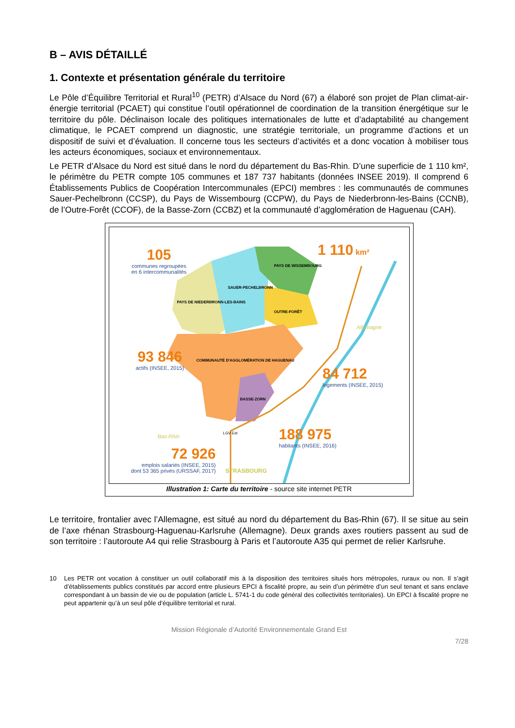B – AVIS DÉTAILLÉ
1. Contexte et présentation générale du territoire
Le Pôle d’Équilibre Territorial et Rural<sup>10</sup> (PETR) d’Alsace du Nord (67) a élaboré son projet de Plan climat-air-énergie territorial (PCAET) qui constitue l’outil opérationnel de coordination de la transition énergétique sur le territoire du pôle. Déclinaison locale des politiques internationales de lutte et d’adaptabilité au changement climatique, le PCAET comprend un diagnostic, une stratégie territoriale, un programme d’actions et un dispositif de suivi et d’évaluation. Il concerne tous les secteurs d’activités et a donc vocation à mobiliser tous les acteurs économiques, sociaux et environnementaux.
Le PETR d’Alsace du Nord est situé dans le nord du département du Bas-Rhin. D’une superficie de 1 110 km², le périmètre du PETR compte 105 communes et 187 737 habitants (données INSEE 2019). Il comprend 6 Établissements Publics de Coopération Intercommunales (EPCI) membres : les communautés de communes Sauer-Pechelbronn (CCSP), du Pays de Wissembourg (CCPW), du Pays de Niederbronn-les-Bains (CCNB), de l’Outre-Forêt (CCOF), de la Basse-Zorn (CCBZ) et la communauté d’agglomération de Haguenau (CAH).
105
communes regroupées
en 6 intercommunalités
1 110 km²
93 846
actifs (INSEE, 2015)
84 712
logements (INSEE, 2015)
188 975
habitants (INSEE, 2016)
72 926
emplois salariés (INSEE, 2015)
dont 53 365 privés (URSSAF, 2017)
Allemagne
Bas-Rhin
STRASBOURG
LGV Est
SAUER-PECHELBRONN
PAYS DE WISSEMBOURG
PAYS DE NIEDERBRONN-LES-BAINS
OUTRE-FORÊT
COMMUNAUTÉ D'AGGLOMÉRATION DE HAGUENAU
BASSE-ZORN
Illustration 1: Carte du territoire - source site internet PETR
Le territoire, frontalier avec l’Allemagne, est situé au nord du département du Bas-Rhin (67). Il se situe au sein de l’axe rhénan Strasbourg-Haguenau-Karlsruhe (Allemagne). Deux grands axes routiers passent au sud de son territoire : l’autoroute A4 qui relie Strasbourg à Paris et l’autoroute A35 qui permet de relier Karlsruhe.
10 Les PETR ont vocation à constituer un outil collaboratif mis à la disposition des territoires situés hors métropoles, ruraux ou non. Il s’agit d’établissements publics constitués par accord entre plusieurs EPCI à fiscalité propre, au sein d’un périmètre d’un seul tenant et sans enclave correspondant à un bassin de vie ou de population (article L. 5741-1 du code général des collectivités territoriales). Un EPCI à fiscalité propre ne peut appartenir qu’à un seul pôle d’équilibre territorial et rural.
Mission Régionale d’Autorité Environnementale Grand Est
7/28